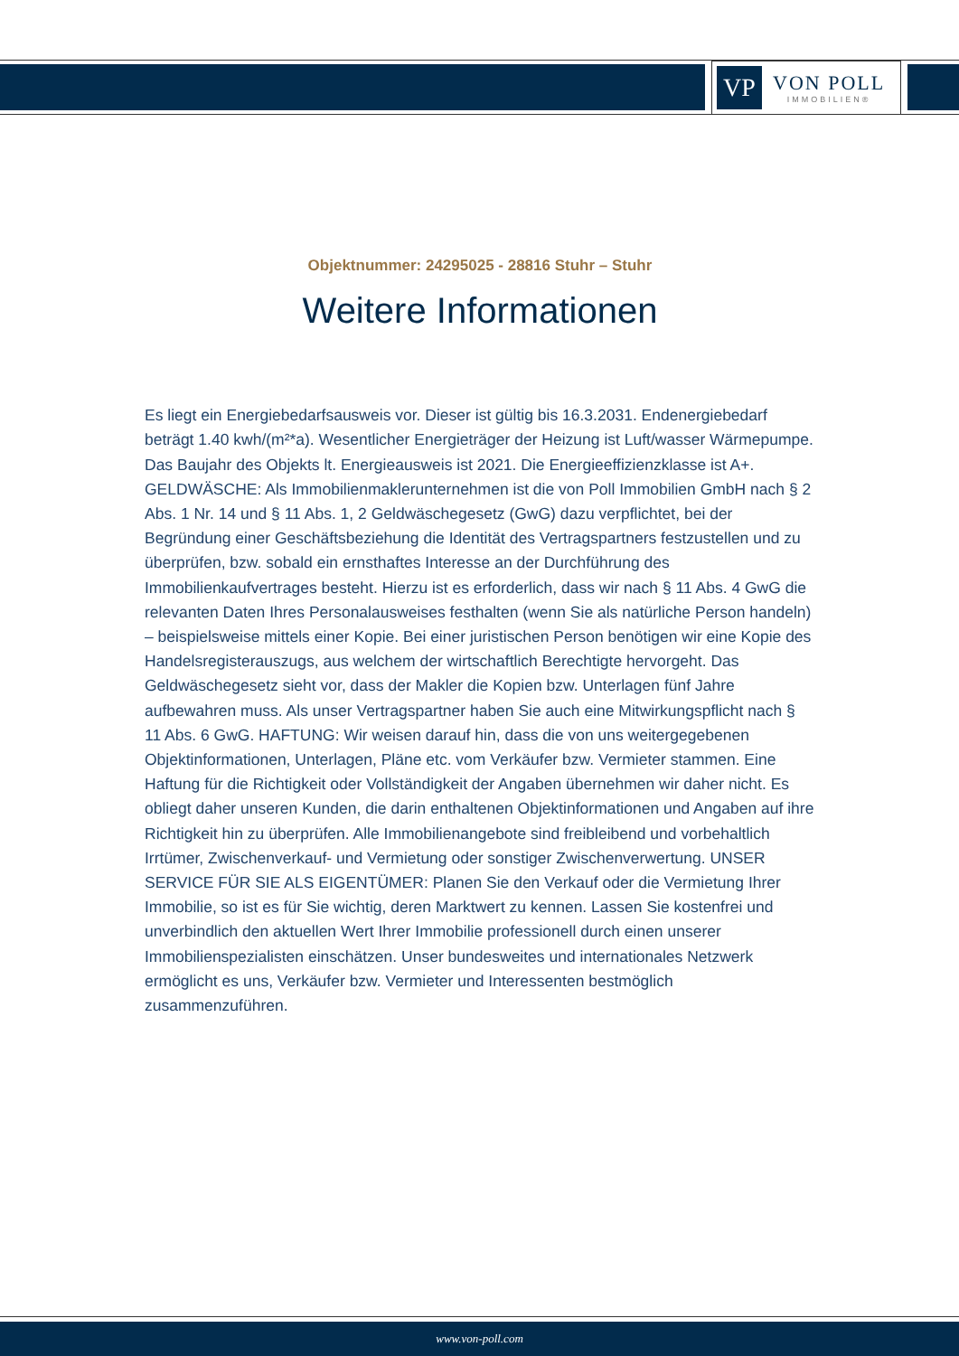VP
VON POLL
IMMOBILIEN®
Objektnummer: 24295025 - 28816 Stuhr – Stuhr
Weitere Informationen
Es liegt ein Energiebedarfsausweis vor. Dieser ist gültig bis 16.3.2031. Endenergiebedarf beträgt 1.40 kwh/(m²*a). Wesentlicher Energieträger der Heizung ist Luft/wasser Wärmepumpe. Das Baujahr des Objekts lt. Energieausweis ist 2021. Die Energieeffizienzklasse ist A+. GELDWÄSCHE: Als Immobilienmaklerunternehmen ist die von Poll Immobilien GmbH nach § 2 Abs. 1 Nr. 14 und § 11 Abs. 1, 2 Geldwäschegesetz (GwG) dazu verpflichtet, bei der Begründung einer Geschäftsbeziehung die Identität des Vertragspartners festzustellen und zu überprüfen, bzw. sobald ein ernsthaftes Interesse an der Durchführung des Immobilienkaufvertrages besteht. Hierzu ist es erforderlich, dass wir nach § 11 Abs. 4 GwG die relevanten Daten Ihres Personalausweises festhalten (wenn Sie als natürliche Person handeln) – beispielsweise mittels einer Kopie. Bei einer juristischen Person benötigen wir eine Kopie des Handelsregisterauszugs, aus welchem der wirtschaftlich Berechtigte hervorgeht. Das Geldwäschegesetz sieht vor, dass der Makler die Kopien bzw. Unterlagen fünf Jahre aufbewahren muss. Als unser Vertragspartner haben Sie auch eine Mitwirkungspflicht nach § 11 Abs. 6 GwG. HAFTUNG: Wir weisen darauf hin, dass die von uns weitergegebenen Objektinformationen, Unterlagen, Pläne etc. vom Verkäufer bzw. Vermieter stammen. Eine Haftung für die Richtigkeit oder Vollständigkeit der Angaben übernehmen wir daher nicht. Es obliegt daher unseren Kunden, die darin enthaltenen Objektinformationen und Angaben auf ihre Richtigkeit hin zu überprüfen. Alle Immobilienangebote sind freibleibend und vorbehaltlich Irrtümer, Zwischenverkauf- und Vermietung oder sonstiger Zwischenverwertung. UNSER SERVICE FÜR SIE ALS EIGENTÜMER: Planen Sie den Verkauf oder die Vermietung Ihrer Immobilie, so ist es für Sie wichtig, deren Marktwert zu kennen. Lassen Sie kostenfrei und unverbindlich den aktuellen Wert Ihrer Immobilie professionell durch einen unserer Immobilienspezialisten einschätzen. Unser bundesweites und internationales Netzwerk ermöglicht es uns, Verkäufer bzw. Vermieter und Interessenten bestmöglich zusammenzuführen.
www.von-poll.com